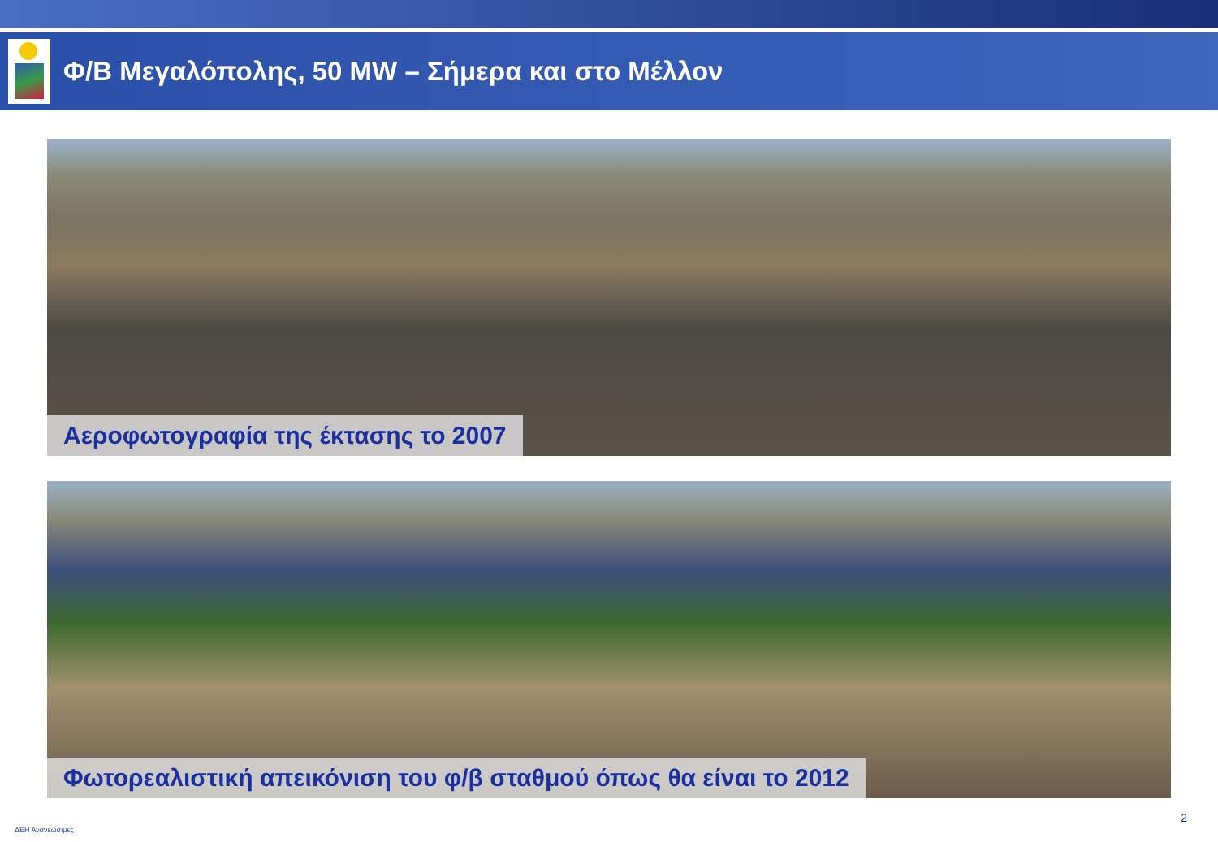Φ/Β Μεγαλόπολης, 50 MW – Σήμερα και στο Μέλλον
Αεροφωτογραφία της έκτασης το 2007
Φωτορεαλιστική απεικόνιση του φ/β σταθμού όπως θα είναι το 2012
ΔΕΗ Ανανεώσιμες
2